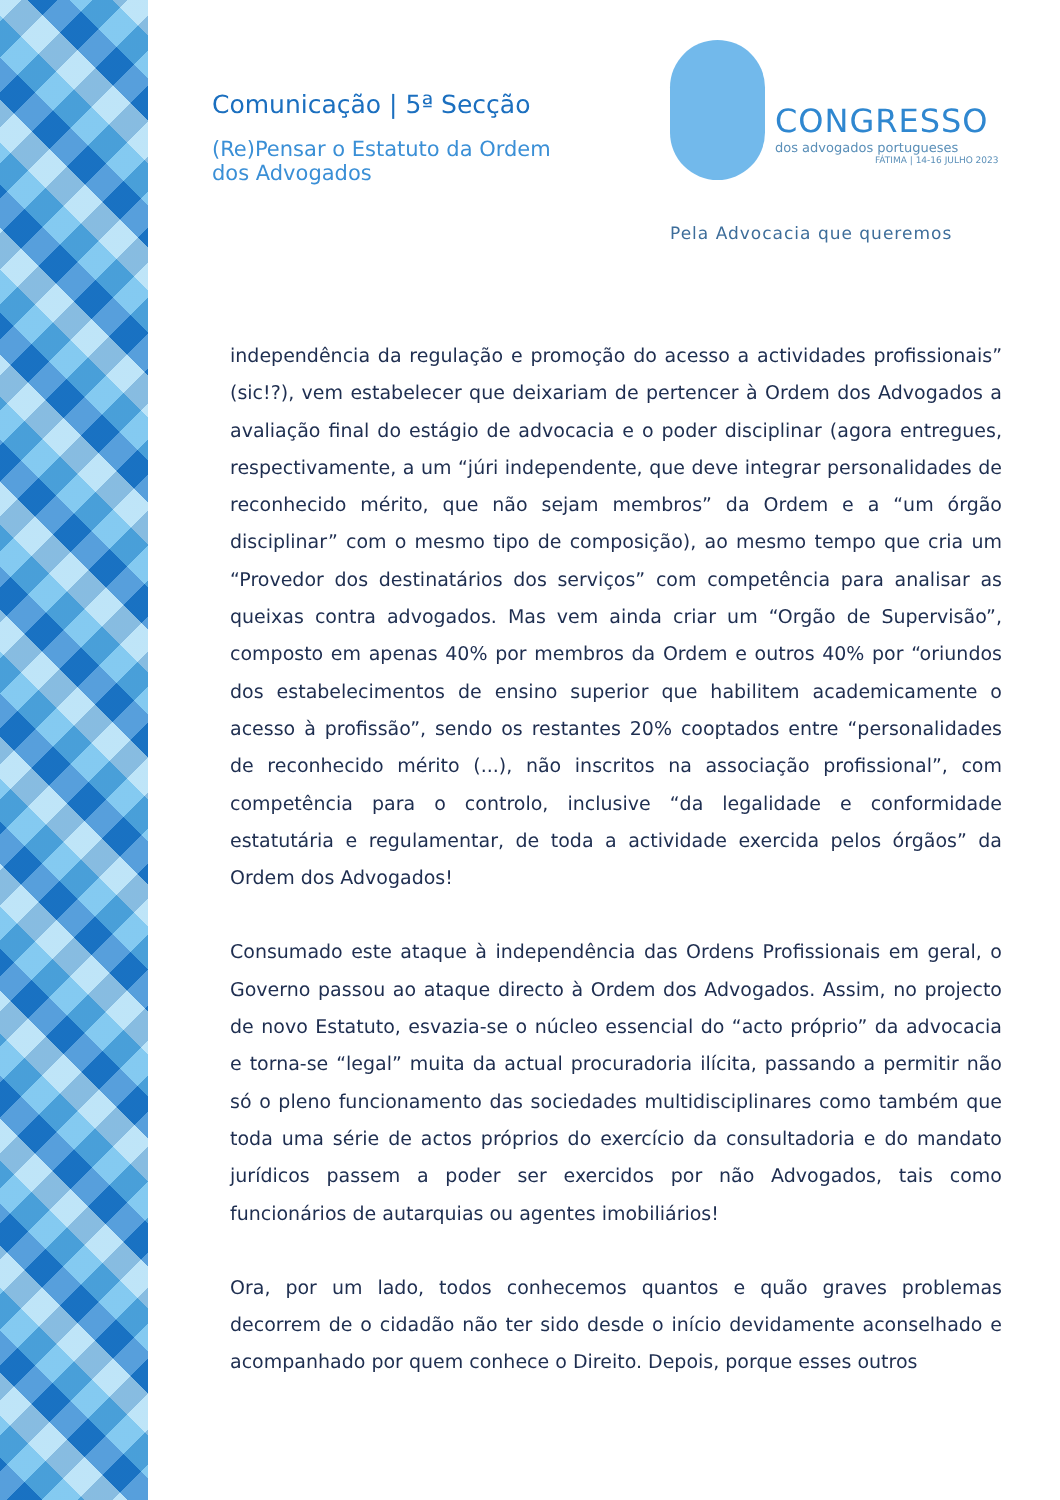Comunicação | 5ª Secção
(Re)Pensar o Estatuto da Ordem dos Advogados
CONGRESSO
dos advogados portugueses
FÁTIMA | 14-16 JULHO 2023
Pela Advocacia que queremos
independência da regulação e promoção do acesso a actividades profissionais” (sic!?), vem estabelecer que deixariam de pertencer à Ordem dos Advogados a avaliação final do estágio de advocacia e o poder disciplinar (agora entregues, respectivamente, a um “júri independente, que deve integrar personalidades de reconhecido mérito, que não sejam membros” da Ordem e a “um órgão disciplinar” com o mesmo tipo de composição), ao mesmo tempo que cria um “Provedor dos destinatários dos serviços” com competência para analisar as queixas contra advogados. Mas vem ainda criar um “Orgão de Supervisão”, composto em apenas 40% por membros da Ordem e outros 40% por “oriundos dos estabelecimentos de ensino superior que habilitem academicamente o acesso à profissão”, sendo os restantes 20% cooptados entre “personalidades de reconhecido mérito (...), não inscritos na associação profissional”, com competência para o controlo, inclusive “da legalidade e conformidade estatutária e regulamentar, de toda a actividade exercida pelos órgãos” da Ordem dos Advogados!
Consumado este ataque à independência das Ordens Profissionais em geral, o Governo passou ao ataque directo à Ordem dos Advogados. Assim, no projecto de novo Estatuto, esvazia-se o núcleo essencial do “acto próprio” da advocacia e torna-se “legal” muita da actual procuradoria ilícita, passando a permitir não só o pleno funcionamento das sociedades multidisciplinares como também que toda uma série de actos próprios do exercício da consultadoria e do mandato jurídicos passem a poder ser exercidos por não Advogados, tais como funcionários de autarquias ou agentes imobiliários!
Ora, por um lado, todos conhecemos quantos e quão graves problemas decorrem de o cidadão não ter sido desde o início devidamente aconselhado e acompanhado por quem conhece o Direito. Depois, porque esses outros